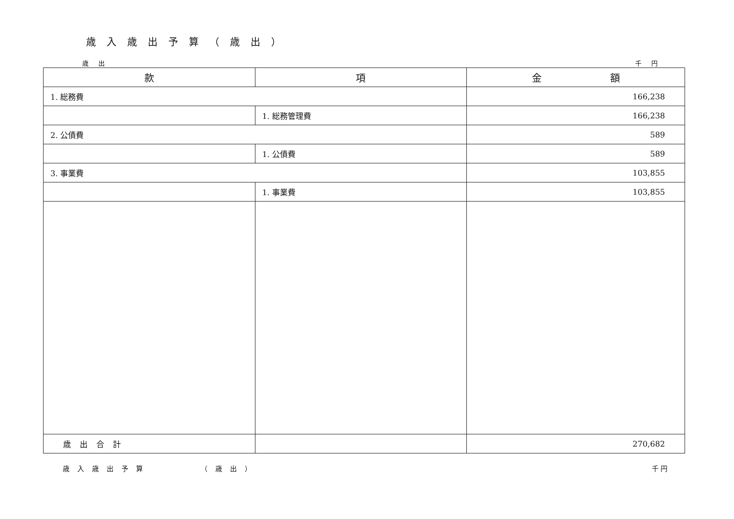歳入歳出予算（歳出）
歳出 千円
| 款 | 項 | 金 額 |
| --- | --- | --- |
| 1. 総務費 | | 166,238 |
| | 1. 総務管理費 | 166,238 |
| 2. 公債費 | | 589 |
| | 1. 公債費 | 589 |
| 3. 事業費 | | 103,855 |
| | 1. 事業費 | 103,855 |
| 歳出合計 | | 270,682 |
歳入歳出予算 （歳出） 千 円